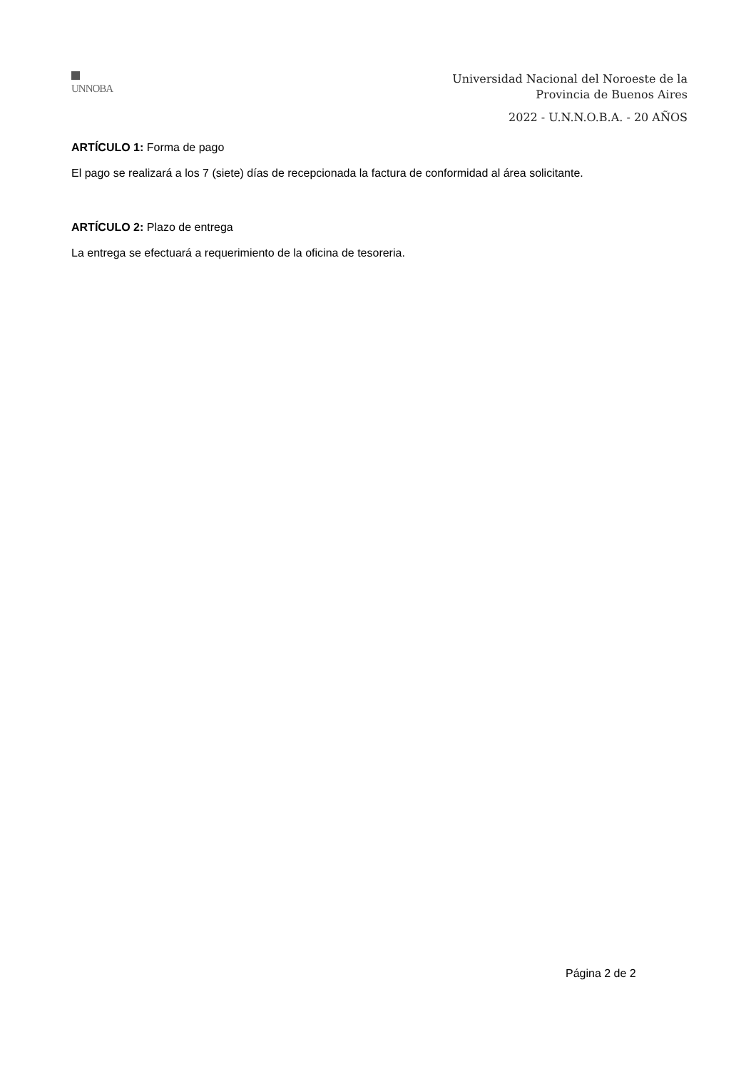UNNOBA
Universidad Nacional del Noroeste de la
Provincia de Buenos Aires
2022 - U.N.N.O.B.A. - 20 AÑOS
ARTÍCULO 1: Forma de pago
El pago se realizará a los 7 (siete) días de recepcionada la factura de conformidad al área solicitante.
ARTÍCULO 2: Plazo de entrega
La entrega se efectuará a requerimiento de la oficina de tesoreria.
Página 2 de 2